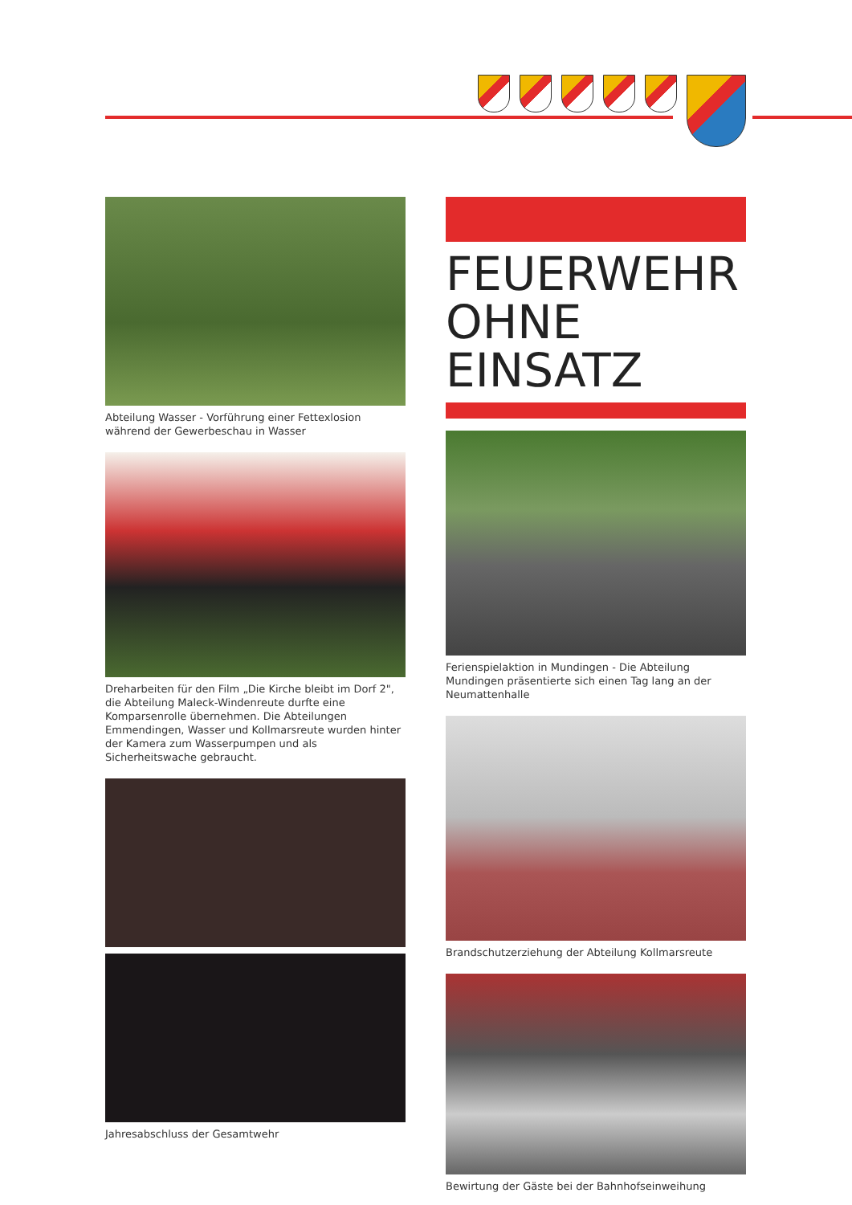Abteilung Wasser - Vorführung einer Fettexlosion während der Gewerbeschau in Wasser
Dreharbeiten für den Film „Die Kirche bleibt im Dorf 2", die Abteilung Maleck-Windenreute durfte eine Komparsenrolle übernehmen. Die Abteilungen Emmendingen, Wasser und Kollmarsreute wurden hinter der Kamera zum Wasserpumpen und als Sicherheitswache gebraucht.
Jahresabschluss der Gesamtwehr
FEUERWEHR
OHNE EINSATZ
Ferienspielaktion in Mundingen - Die Abteilung Mundingen präsentierte sich einen Tag lang an der Neumattenhalle
Brandschutzerziehung der Abteilung Kollmarsreute
Bewirtung der Gäste bei der Bahnhofseinweihung